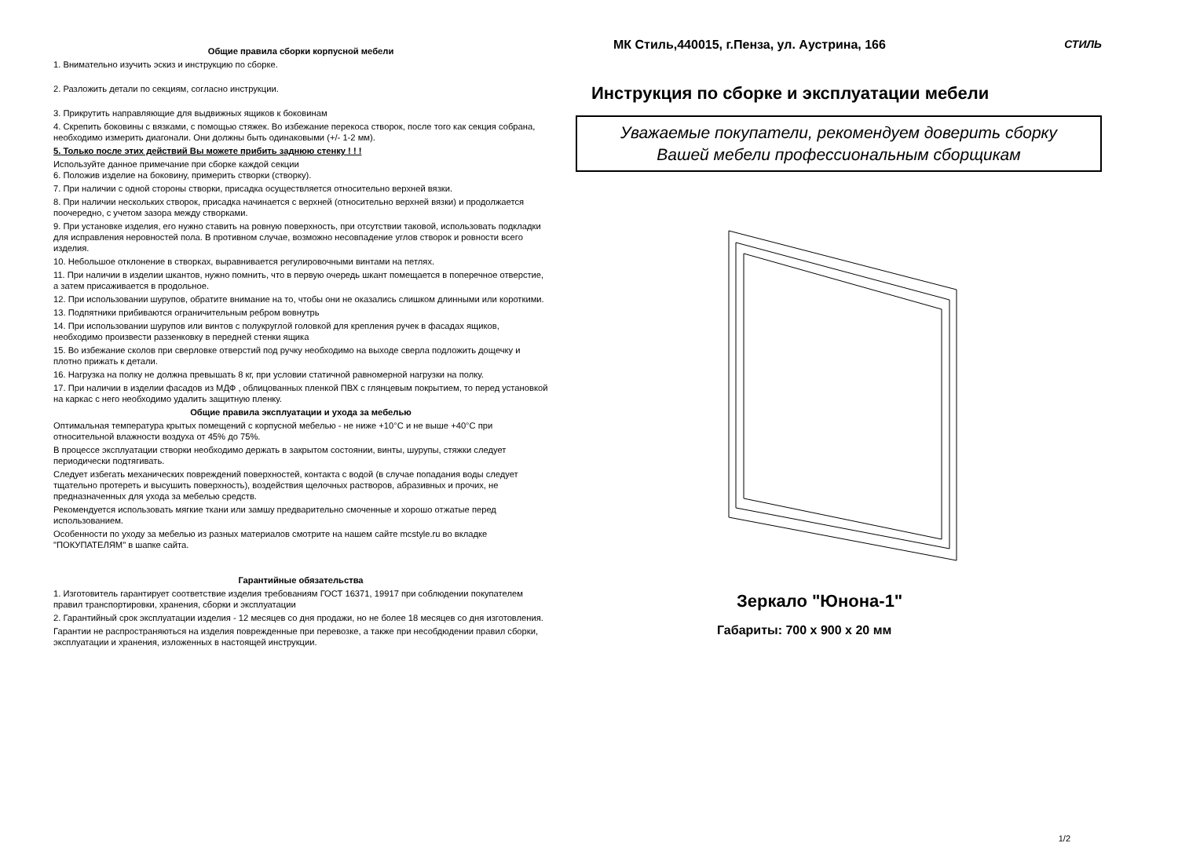Общие правила сборки корпусной мебели
1. Внимательно изучить эскиз и инструкцию по сборке.
2. Разложить детали по секциям, согласно инструкции.
3. Прикрутить направляющие для выдвижных ящиков к боковинам
4. Скрепить боковины с вязками, с помощью стяжек. Во избежание перекоса створок, после того как секция собрана, необходимо измерить диагонали. Они должны быть одинаковыми (+/- 1-2 мм).
5. Только после этих действий Вы можете прибить заднюю стенку ! ! !
Используйте данное примечание при сборке каждой секции
6. Положив изделие на боковину, примерить створки (створку).
7. При наличии с одной стороны створки, присадка осуществляется относительно верхней вязки.
8. При наличии нескольких створок, присадка начинается с верхней (относительно верхней вязки) и продолжается поочередно, с учетом зазора между створками.
9. При установке изделия, его нужно ставить на ровную поверхность, при отсутствии таковой, использовать подкладки для исправления неровностей пола. В противном случае, возможно несовпадение углов створок и ровности всего изделия.
10. Небольшое отклонение в створках, выравнивается регулировочными винтами на петлях.
11. При наличии в изделии шкантов, нужно помнить, что в первую очередь шкант помещается в поперечное отверстие, а затем присаживается в продольное.
12. При использовании шурупов, обратите внимание на то, чтобы они не оказались слишком длинными или короткими.
13. Подпятники прибиваются ограничительным ребром вовнутрь
14. При использовании шурупов или винтов с полукруглой головкой для крепления ручек в фасадах ящиков, необходимо произвести раззенковку в передней стенки ящика
15. Во избежание сколов при сверловке отверстий под ручку необходимо на выходе сверла подложить дощечку и плотно прижать к детали.
16. Нагрузка на полку не должна превышать 8 кг, при условии статичной равномерной нагрузки на полку.
17. При наличии в изделии фасадов из МДФ , облицованных пленкой ПВХ с глянцевым покрытием, то перед установкой на каркас с него необходимо удалить защитную пленку.
Общие правила эксплуатации и ухода за мебелью
Оптимальная температура крытых помещений с корпусной мебелью - не ниже +10°С и не выше +40°С при относительной влажности воздуха от 45% до 75%.
В процессе эксплуатации створки необходимо держать в закрытом состоянии, винты, шурупы, стяжки следует периодически подтягивать.
Следует избегать механических повреждений поверхностей, контакта с водой (в случае попадания воды следует тщательно протереть и высушить поверхность), воздействия щелочных растворов, абразивных и прочих, не предназначенных для ухода за мебелью средств.
Рекомендуется использовать мягкие ткани или замшу предварительно смоченные и хорошо отжатые перед использованием.
Особенности по уходу за мебелью из разных материалов смотрите на нашем сайте mcstyle.ru во вкладке "ПОКУПАТЕЛЯМ" в шапке сайта.
Гарантийные обязательства
1. Изготовитель гарантирует соответствие изделия требованиям ГОСТ 16371, 19917 при соблюдении покупателем правил транспортировки, хранения, сборки и эксплуатации
2. Гарантийный срок эксплуатации изделия - 12 месяцев со дня продажи, но не более 18 месяцев со дня изготовления.
Гарантии не распространяються на изделия поврежденные при перевозке, а также при несобдюдении правил сборки, эксплуатации и хранения, изложенных в настоящей инструкции.
МК Стиль,440015, г.Пенза, ул. Аустрина, 166
СТИЛЬ
Инструкция по сборке и эксплуатации мебели
Уважаемые покупатели, рекомендуем доверить сборку
Вашей мебели профессиональным сборщикам
Зеркало "Юнона-1"
Габариты: 700 х 900 х 20 мм
1/2